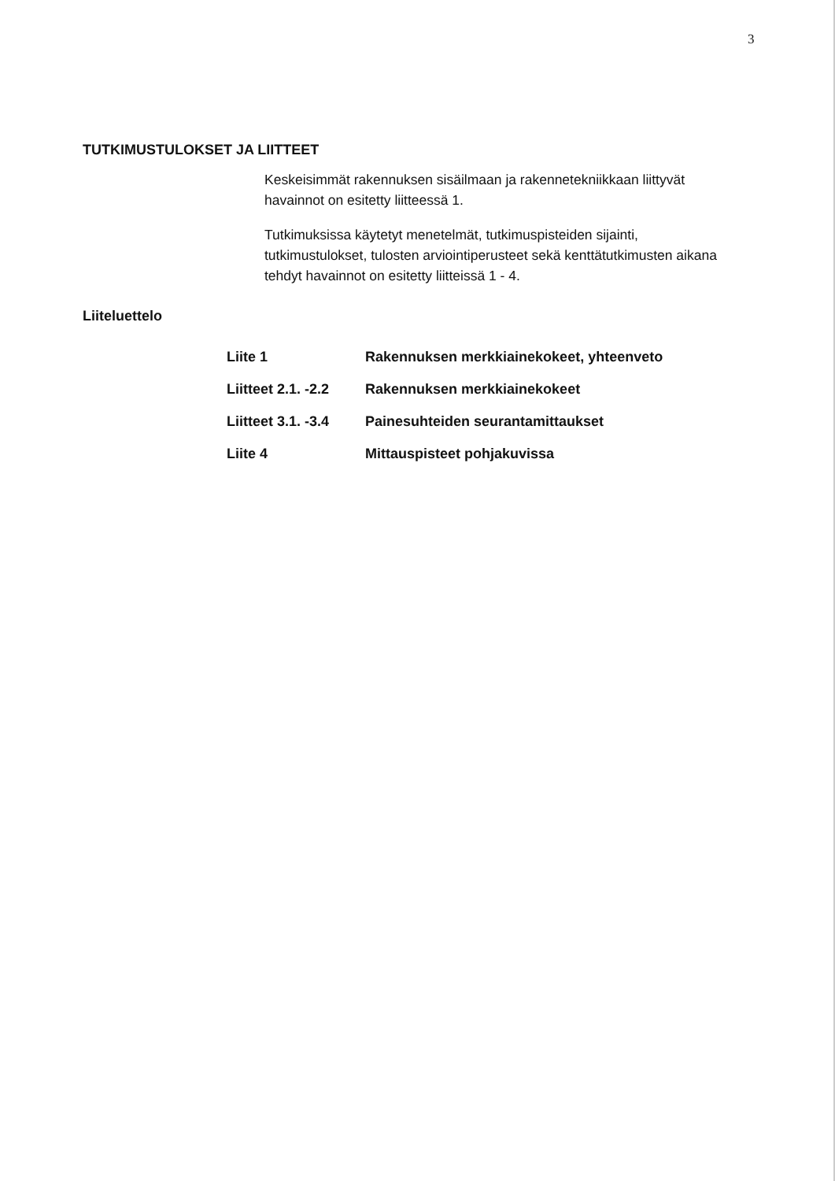3
TUTKIMUSTULOKSET JA LIITTEET
Keskeisimmät rakennuksen sisäilmaan ja rakennetekniikkaan liittyvät havainnot on esitetty liitteessä 1.
Tutkimuksissa käytetyt menetelmät, tutkimuspisteiden sijainti, tutkimustulokset, tulosten arviointiperusteet sekä kenttätutkimusten aikana tehdyt havainnot on esitetty liitteissä 1 - 4.
Liiteluettelo
| Liite 1 | Rakennuksen merkkiainekokeet, yhteenveto |
| Liitteet 2.1. -2.2 | Rakennuksen merkkiainekokeet |
| Liitteet 3.1. -3.4 | Painesuhteiden seurantamittaukset |
| Liite 4 | Mittauspisteet pohjakuvissa |